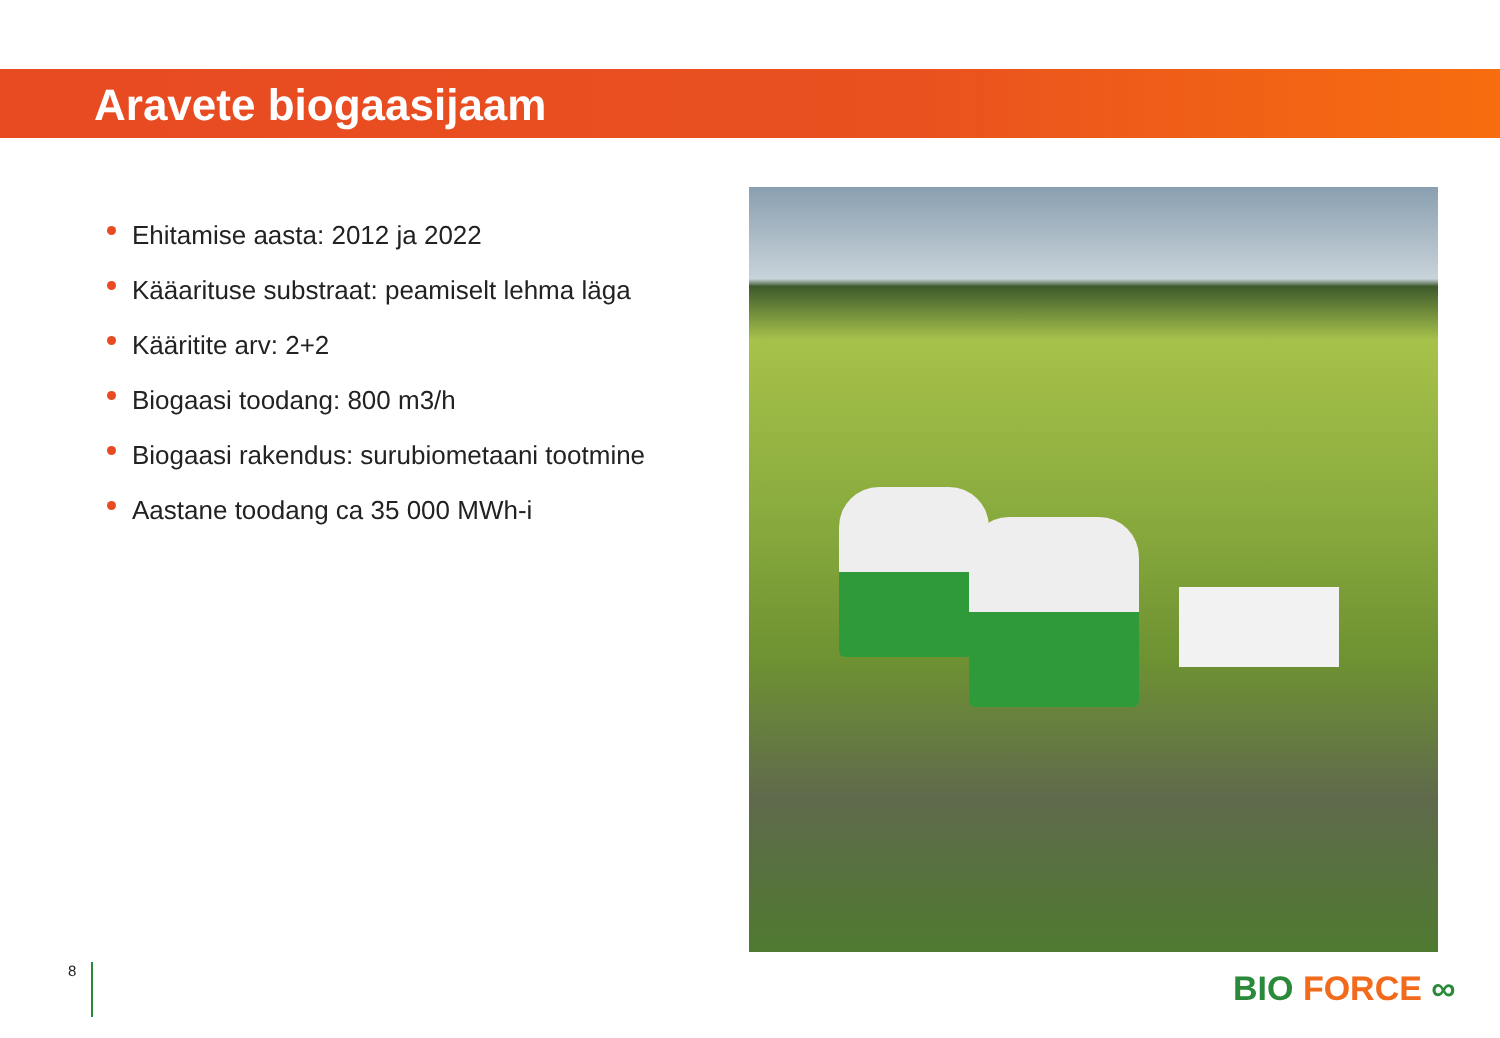Aravete biogaasijaam
Ehitamise aasta: 2012 ja 2022
Kääarituse substraat: peamiselt lehma läga
Kääritite arv: 2+2
Biogaasi toodang: 800 m3/h
Biogaasi rakendus: surubiometaani tootmine
Aastane toodang ca 35 000 MWh-i
8 BIO FORCE ∞